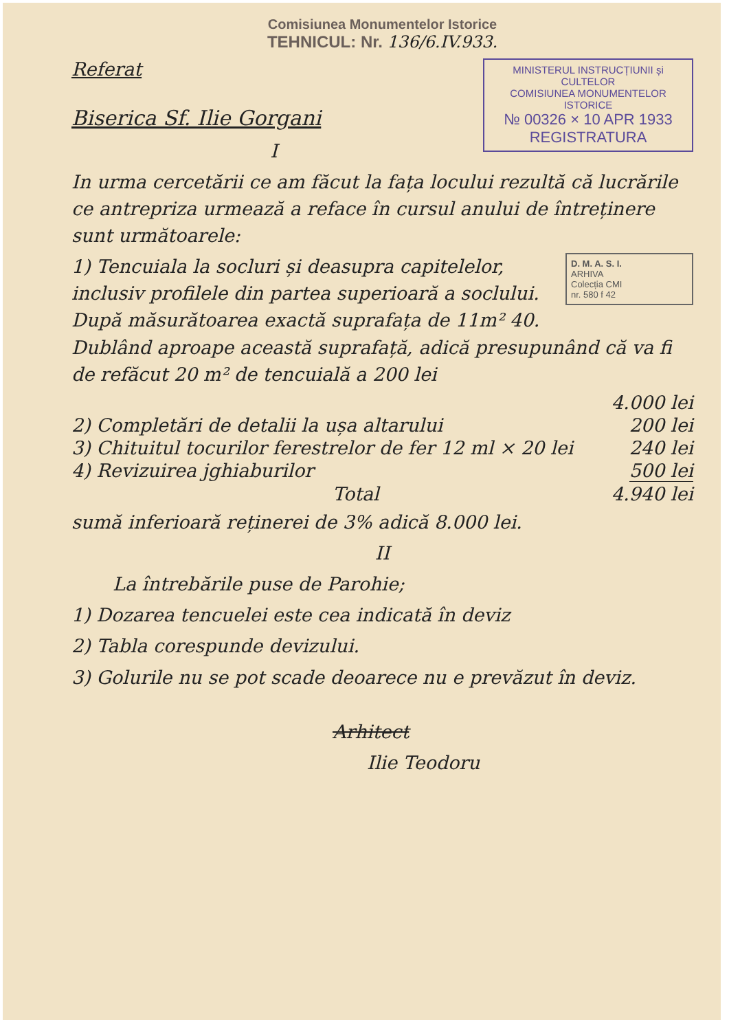Comisiunea Monumentelor Istorice
TEHNICUL: Nr. 136/6.IV.933.
MINISTERUL INSTRUCȚIUNII și CULTELOR
COMISIUNEA MONUMENTELOR ISTORICE
№ 00326 × 10 APR 1933
REGISTRATURA
Referat
Biserica Sf. Ilie Gorgani
I
In urma cercetării ce am făcut la fața locului rezultă că lucrările ce antrepriza urmează a reface în cursul anului de întreținere sunt următoarele:
D. M. A. S. I.
ARHIVA
Colecția CMI
nr. 580 f 42
1) Tencuiala la socluri și deasupra capitelelor, inclusiv profilele din partea superioară a soclului. După măsurătoarea exactă suprafața de 11m² 40. Dublând aproape această suprafață, adică presupunând că va fi de refăcut 20 m² de tencuială a 200 lei
4.000 lei
2) Completări de detalii la ușa altarului 200 lei
3) Chituitul tocurilor ferestrelor de fer 12 ml × 20 lei 240 lei
4) Revizuirea jghiaburilor 500 lei
Total 4.940 lei
sumă inferioară reținerei de 3% adică 8.000 lei.
II
La întrebările puse de Parohie;
1) Dozarea tencuelei este cea indicată în deviz
2) Tabla corespunde devizului.
3) Golurile nu se pot scade deoarece nu e prevăzut în deviz.
Arhitect
Ilie Teodoru